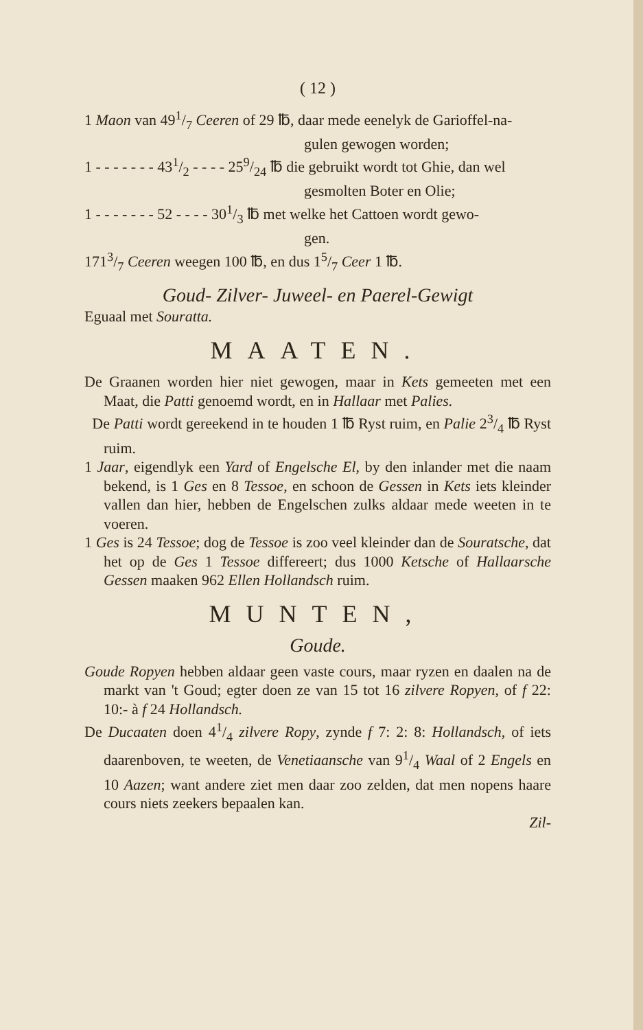( 12 )
1 Maon van 491/7 Ceeren of 29 ℔, daar mede eenelyk de Garioffel-na-
gulen gewogen worden;
1 - - - - - - - 431/2 - - - - 259/24 ℔ die gebruikt wordt tot Ghie, dan wel
gesmolten Boter en Olie;
1 - - - - - - - 52 - - - - 301/3 ℔ met welke het Cattoen wordt gewo-
gen.
1713/7 Ceeren weegen 100 ℔, en dus 15/7 Ceer 1 ℔.
Goud- Zilver- Juweel- en Paerel-Gewigt
Eguaal met Souratta.
MAATEN.
De Graanen worden hier niet gewogen, maar in Kets gemeeten met een Maat, die Patti genoemd wordt, en in Hallaar met Palies.
De Patti wordt gereekend in te houden 1 ℔ Ryst ruim, en Palie 23/4 ℔ Ryst ruim.
1 Jaar, eigendlyk een Yard of Engelsche El, by den inlander met die naam bekend, is 1 Ges en 8 Tessoe, en schoon de Gessen in Kets iets kleinder vallen dan hier, hebben de Engelschen zulks aldaar mede weeten in te voeren.
1 Ges is 24 Tessoe; dog de Tessoe is zoo veel kleinder dan de Souratsche, dat het op de Ges 1 Tessoe differeert; dus 1000 Ketsche of Hallaarsche Gessen maaken 962 Ellen Hollandsch ruim.
MUNTEN,
Goude.
Goude Ropyen hebben aldaar geen vaste cours, maar ryzen en daalen na de markt van 't Goud; egter doen ze van 15 tot 16 zilvere Ropyen, of f 22: 10:- à f 24 Hollandsch.
De Ducaaten doen 41/4 zilvere Ropy, zynde f 7: 2: 8: Hollandsch, of iets daarenboven, te weeten, de Venetiaansche van 91/4 Waal of 2 Engels en 10 Aazen; want andere ziet men daar zoo zelden, dat men nopens haare cours niets zeekers bepaalen kan.
Zil-